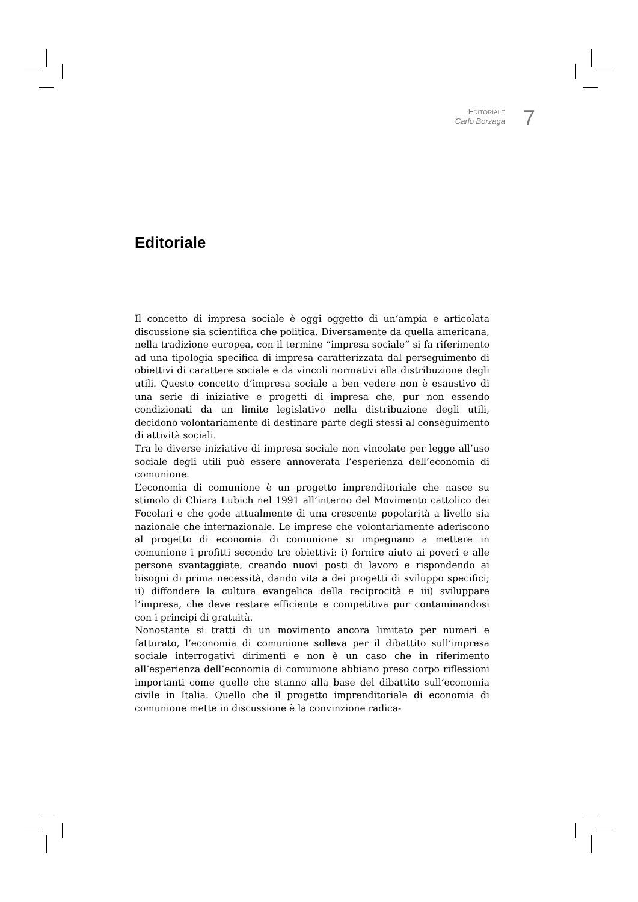EDITORIALE
Carlo Borzaga
7
Editoriale
Il concetto di impresa sociale è oggi oggetto di un’ampia e articolata discussione sia scientifica che politica. Diversamente da quella americana, nella tradizione europea, con il termine “impresa sociale” si fa riferimento ad una tipologia specifica di impresa caratterizzata dal perseguimento di obiettivi di carattere sociale e da vincoli normativi alla distribuzione degli utili. Questo concetto d’impresa sociale a ben vedere non è esaustivo di una serie di iniziative e progetti di impresa che, pur non essendo condizionati da un limite legislativo nella distribuzione degli utili, decidono volontariamente di destinare parte degli stessi al conseguimento di attività sociali.
Tra le diverse iniziative di impresa sociale non vincolate per legge all’uso sociale degli utili può essere annoverata l’esperienza dell’economia di comunione.
L’economia di comunione è un progetto imprenditoriale che nasce su stimolo di Chiara Lubich nel 1991 all’interno del Movimento cattolico dei Focolari e che gode attualmente di una crescente popolarità a livello sia nazionale che internazionale. Le imprese che volontariamente aderiscono al progetto di economia di comunione si impegnano a mettere in comunione i profitti secondo tre obiettivi: i) fornire aiuto ai poveri e alle persone svantaggiate, creando nuovi posti di lavoro e rispondendo ai bisogni di prima necessità, dando vita a dei progetti di sviluppo specifici; ii) diffondere la cultura evangelica della reciprocità e iii) sviluppare l’impresa, che deve restare efficiente e competitiva pur contaminandosi con i principi di gratuità.
Nonostante si tratti di un movimento ancora limitato per numeri e fatturato, l’economia di comunione solleva per il dibattito sull’impresa sociale interrogativi dirimenti e non è un caso che in riferimento all’esperienza dell’economia di comunione abbiano preso corpo riflessioni importanti come quelle che stanno alla base del dibattito sull’economia civile in Italia. Quello che il progetto imprenditoriale di economia di comunione mette in discussione è la convinzione radica-